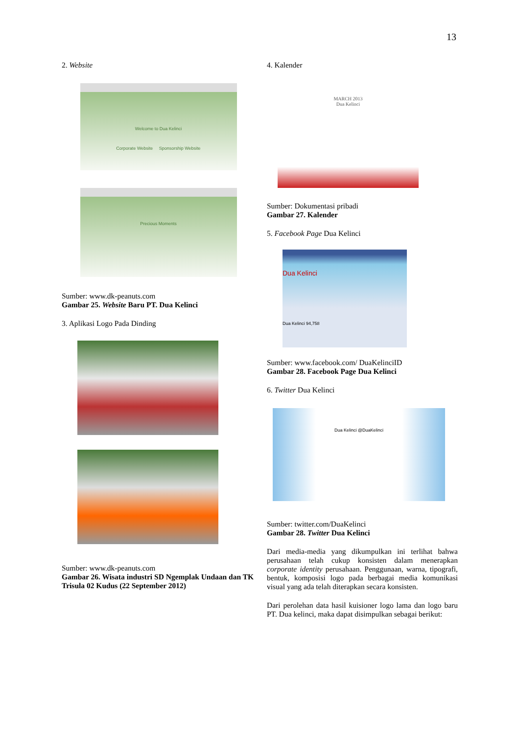13
2. Website
Welcome to Dua Kelinci
Corporate Website Sponsorship Website
Precious Moments
Sumber: www.dk-peanuts.com
Gambar 25. Website Baru PT. Dua Kelinci
3. Aplikasi Logo Pada Dinding
Sumber: www.dk-peanuts.com
Gambar 26. Wisata industri SD Ngemplak Undaan dan TK Trisula 02 Kudus (22 September 2012)
4. Kalender
MARCH 2013
Dua Kelinci
Sumber: Dokumentasi pribadi
Gambar 27. Kalender
5. Facebook Page Dua Kelinci
Dua Kelinci
Dua Kelinci 94,758
Sumber: www.facebook.com/ DuaKelinciID
Gambar 28. Facebook Page Dua Kelinci
6. Twitter Dua Kelinci
Dua Kelinci @DuaKelinci
Sumber: twitter.com/DuaKelinci
Gambar 28. Twitter Dua Kelinci
Dari media-media yang dikumpulkan ini terlihat bahwa perusahaan telah cukup konsisten dalam menerapkan corporate identity perusahaan. Penggunaan, warna, tipografi, bentuk, komposisi logo pada berbagai media komunikasi visual yang ada telah diterapkan secara konsisten.
Dari perolehan data hasil kuisioner logo lama dan logo baru PT. Dua kelinci, maka dapat disimpulkan sebagai berikut: